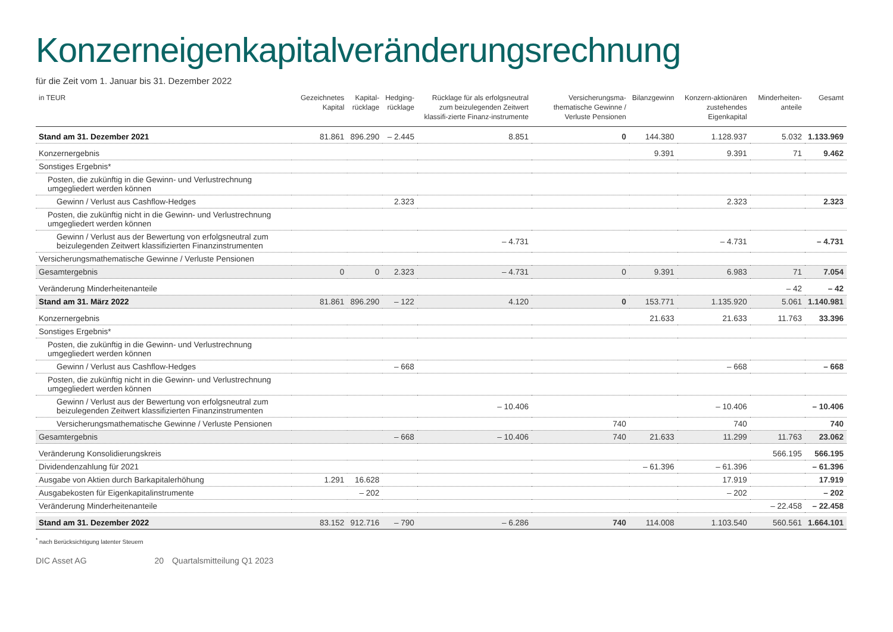Konzerneigenkapitalveränderungsrechnung
für die Zeit vom 1. Januar bis 31. Dezember 2022
| in TEUR | Gezeichnetes Kapital | Kapital- rücklage | Hedging- rücklage | Rücklage für als erfolgsneutral zum beizulegenden Zeitwert klassifi-zierte Finanz-instrumente | Versicherungsma-thematische Gewinne / Verluste Pensionen | Bilanzgewinn | Konzern-aktionären zustehendes Eigenkapital | Minderheiten-anteile | Gesamt |
| --- | --- | --- | --- | --- | --- | --- | --- | --- | --- |
| Stand am 31. Dezember 2021 | 81.861 | 896.290 | – 2.445 | 8.851 | 0 | 144.380 | 1.128.937 | 5.032 | 1.133.969 |
| Konzernergebnis | | | | | | 9.391 | 9.391 | 71 | 9.462 |
| Sonstiges Ergebnis* | | | | | | | | | |
| Posten, die zukünftig in die Gewinn- und Verlustrechnung umgegliedert werden können | | | | | | | | | |
| Gewinn / Verlust aus Cashflow-Hedges | | | 2.323 | | | | 2.323 | | 2.323 |
| Posten, die zukünftig nicht in die Gewinn- und Verlustrechnung umgegliedert werden können | | | | | | | | | |
| Gewinn / Verlust aus der Bewertung von erfolgsneutral zum beizulegenden Zeitwert klassifizierten Finanzinstrumenten | | | | – 4.731 | | | – 4.731 | | – 4.731 |
| Versicherungsmathematische Gewinne / Verluste Pensionen | | | | | | | | | |
| Gesamtergebnis | 0 | 0 | 2.323 | – 4.731 | 0 | 9.391 | 6.983 | 71 | 7.054 |
| Veränderung Minderheitenanteile | | | | | | | | – 42 | – 42 |
| Stand am 31. März 2022 | 81.861 | 896.290 | – 122 | 4.120 | 0 | 153.771 | 1.135.920 | 5.061 | 1.140.981 |
| Konzernergebnis | | | | | | 21.633 | 21.633 | 11.763 | 33.396 |
| Sonstiges Ergebnis* | | | | | | | | | |
| Posten, die zukünftig in die Gewinn- und Verlustrechnung umgegliedert werden können | | | | | | | | | |
| Gewinn / Verlust aus Cashflow-Hedges | | | – 668 | | | | – 668 | | – 668 |
| Posten, die zukünftig nicht in die Gewinn- und Verlustrechnung umgegliedert werden können | | | | | | | | | |
| Gewinn / Verlust aus der Bewertung von erfolgsneutral zum beizulegenden Zeitwert klassifizierten Finanzinstrumenten | | | | – 10.406 | | | – 10.406 | | – 10.406 |
| Versicherungsmathematische Gewinne / Verluste Pensionen | | | | | 740 | | 740 | | 740 |
| Gesamtergebnis | | | – 668 | – 10.406 | 740 | 21.633 | 11.299 | 11.763 | 23.062 |
| Veränderung Konsolidierungskreis | | | | | | | | 566.195 | 566.195 |
| Dividendenzahlung für 2021 | | | | | | – 61.396 | – 61.396 | | – 61.396 |
| Ausgabe von Aktien durch Barkapitalerhöhung | 1.291 | 16.628 | | | | | 17.919 | | 17.919 |
| Ausgabekosten für Eigenkapitalinstrumente | | – 202 | | | | | – 202 | | – 202 |
| Veränderung Minderheitenanteile | | | | | | | | – 22.458 | – 22.458 |
| Stand am 31. Dezember 2022 | 83.152 | 912.716 | – 790 | – 6.286 | 740 | 114.008 | 1.103.540 | 560.561 | 1.664.101 |
<sup>*</sup> nach Berücksichtigung latenter Steuern
DIC Asset AG 20 Quartalsmitteilung Q1 2023